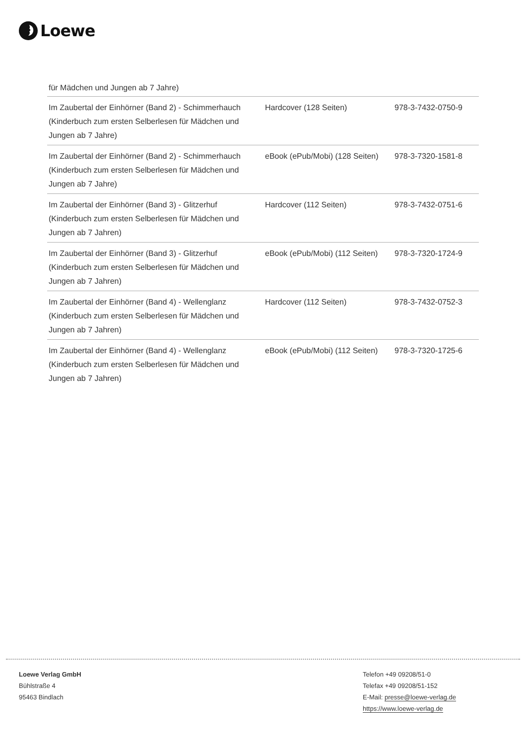Loewe
für Mädchen und Jungen ab 7 Jahre)
| Im Zaubertal der Einhörner (Band 2) - Schimmerhauch (Kinderbuch zum ersten Selberlesen für Mädchen und Jungen ab 7 Jahre) | Hardcover (128 Seiten) | 978-3-7432-0750-9 |
| Im Zaubertal der Einhörner (Band 2) - Schimmerhauch (Kinderbuch zum ersten Selberlesen für Mädchen und Jungen ab 7 Jahre) | eBook (ePub/Mobi) (128 Seiten) | 978-3-7320-1581-8 |
| Im Zaubertal der Einhörner (Band 3) - Glitzerhuf (Kinderbuch zum ersten Selberlesen für Mädchen und Jungen ab 7 Jahren) | Hardcover (112 Seiten) | 978-3-7432-0751-6 |
| Im Zaubertal der Einhörner (Band 3) - Glitzerhuf (Kinderbuch zum ersten Selberlesen für Mädchen und Jungen ab 7 Jahren) | eBook (ePub/Mobi) (112 Seiten) | 978-3-7320-1724-9 |
| Im Zaubertal der Einhörner (Band 4) - Wellenglanz (Kinderbuch zum ersten Selberlesen für Mädchen und Jungen ab 7 Jahren) | Hardcover (112 Seiten) | 978-3-7432-0752-3 |
| Im Zaubertal der Einhörner (Band 4) - Wellenglanz (Kinderbuch zum ersten Selberlesen für Mädchen und Jungen ab 7 Jahren) | eBook (ePub/Mobi) (112 Seiten) | 978-3-7320-1725-6 |
Loewe Verlag GmbH
Bühlstraße 4
95463 Bindlach
Telefon +49 09208/51-0
Telefax +49 09208/51-152
E-Mail: presse@loewe-verlag.de
https://www.loewe-verlag.de